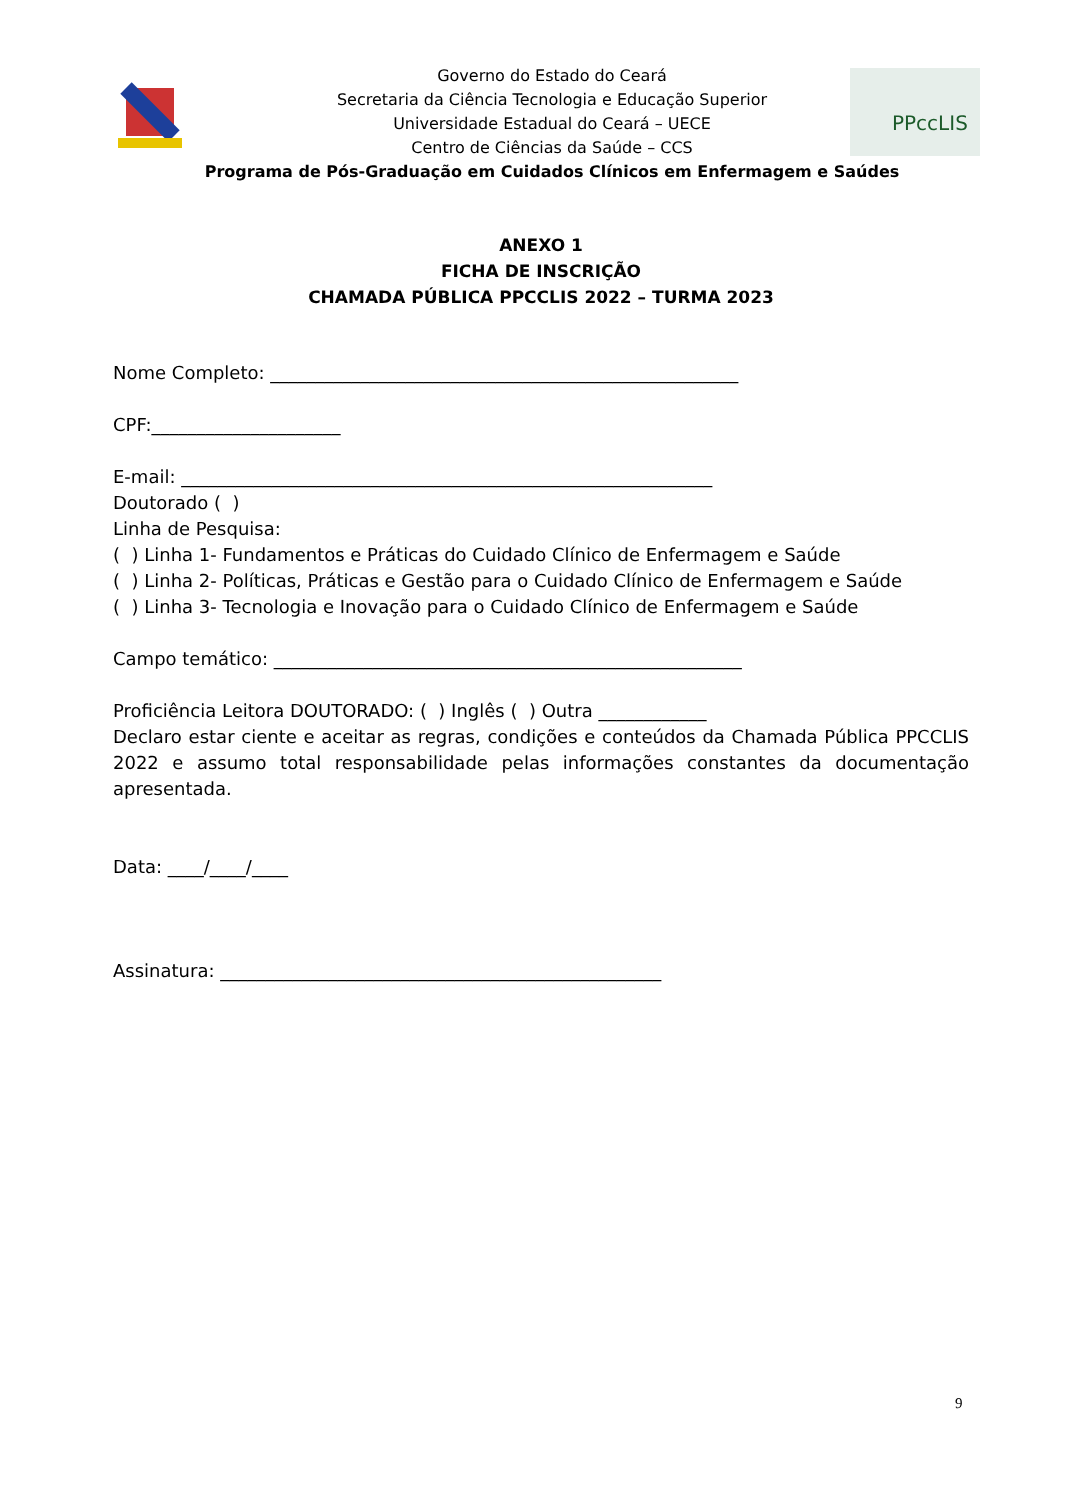PPccLIS
Governo do Estado do Ceará
Secretaria da Ciência Tecnologia e Educação Superior
Universidade Estadual do Ceará – UECE
Centro de Ciências da Saúde – CCS
Programa de Pós-Graduação em Cuidados Clínicos em Enfermagem e Saúdes
ANEXO 1
FICHA DE INSCRIÇÃO
CHAMADA PÚBLICA PPCCLIS 2022 – TURMA 2023
Nome Completo: ____________________________________________________
CPF:_____________________
E-mail: ___________________________________________________________
Doutorado ( )
Linha de Pesquisa:
( ) Linha 1- Fundamentos e Práticas do Cuidado Clínico de Enfermagem e Saúde
( ) Linha 2- Políticas, Práticas e Gestão para o Cuidado Clínico de Enfermagem e Saúde
( ) Linha 3- Tecnologia e Inovação para o Cuidado Clínico de Enfermagem e Saúde
Campo temático: ____________________________________________________
Proficiência Leitora DOUTORADO: ( ) Inglês ( ) Outra ____________
Declaro estar ciente e aceitar as regras, condições e conteúdos da Chamada Pública PPCCLIS 2022 e assumo total responsabilidade pelas informações constantes da documentação apresentada.
Data: ____/____/____
Assinatura: _________________________________________________
9